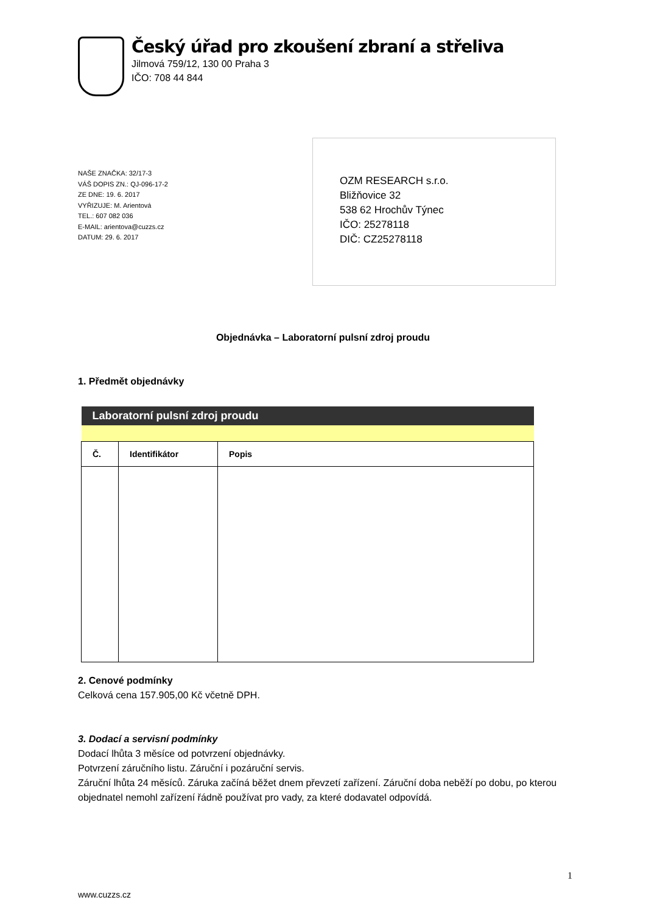Český úřad pro zkoušení zbraní a střeliva
Jilmová 759/12, 130 00 Praha 3
IČO: 708 44 844
NAŠE ZNAČKA: 32/17-3
VÁŠ DOPIS ZN.: QJ-096-17-2
ZE DNE: 19. 6. 2017
VYŘIZUJE: M. Arientová
TEL.: 607 082 036
E-MAIL: arientova@cuzzs.cz
DATUM: 29. 6. 2017
OZM RESEARCH s.r.o.
Bližňovice 32
538 62 Hrochův Týnec
IČO: 25278118
DIČ: CZ25278118
Objednávka – Laboratorní pulsní zdroj proudu
1. Předmět objednávky
| Laboratorní pulsní zdroj proudu | | |
| --- | --- | --- |
| Č. | Identifikátor | Popis |
2. Cenové podmínky
Celková cena 157.905,00 Kč včetně DPH.
3. Dodací a servisní podmínky
Dodací lhůta 3 měsíce od potvrzení objednávky.
Potvrzení záručního listu. Záruční i pozáruční servis.
Záruční lhůta 24 měsíců. Záruka začíná běžet dnem převzetí zařízení. Záruční doba neběží po dobu, po kterou objednatel nemohl zařízení řádně používat pro vady, za které dodavatel odpovídá.
1
www.cuzzs.cz